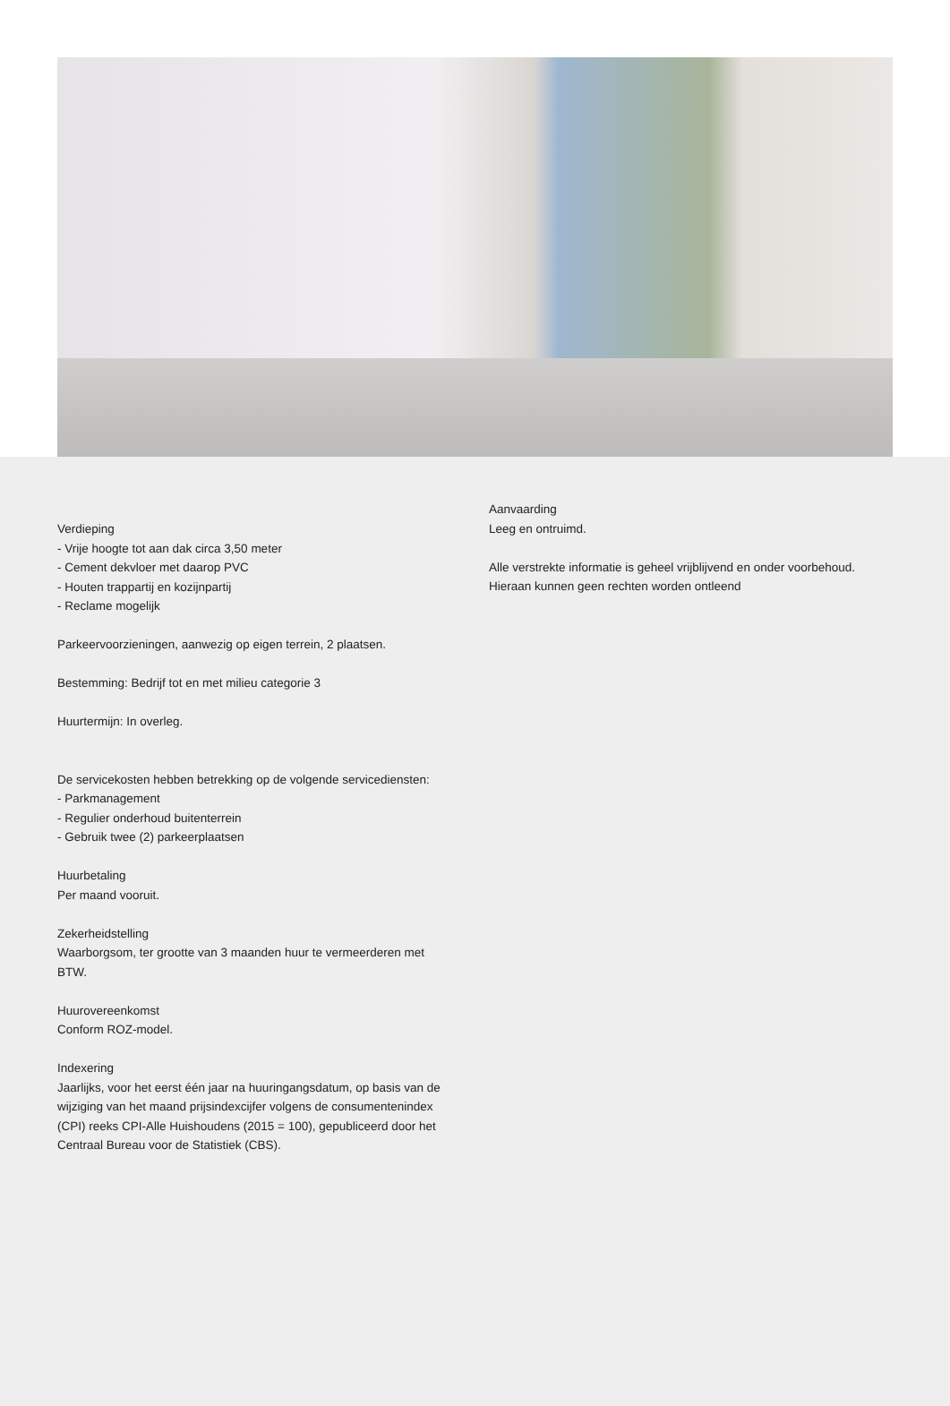Verdieping
- Vrije hoogte tot aan dak circa 3,50 meter
- Cement dekvloer met daarop PVC
- Houten trappartij en kozijnpartij
- Reclame mogelijk
Parkeervoorzieningen, aanwezig op eigen terrein, 2 plaatsen.
Bestemming: Bedrijf tot en met milieu categorie 3
Huurtermijn: In overleg.
De servicekosten hebben betrekking op de volgende servicediensten:
- Parkmanagement
- Regulier onderhoud buitenterrein
- Gebruik twee (2) parkeerplaatsen
Huurbetaling
Per maand vooruit.
Zekerheidstelling
Waarborgsom, ter grootte van 3 maanden huur te vermeerderen met BTW.
Huurovereenkomst
Conform ROZ-model.
Indexering
Jaarlijks, voor het eerst één jaar na huuringangsdatum, op basis van de wijziging van het maand prijsindexcijfer volgens de consumentenindex (CPI) reeks CPI-Alle Huishoudens (2015 = 100), gepubliceerd door het Centraal Bureau voor de Statistiek (CBS).
Aanvaarding
Leeg en ontruimd.
Alle verstrekte informatie is geheel vrijblijvend en onder voorbehoud. Hieraan kunnen geen rechten worden ontleend